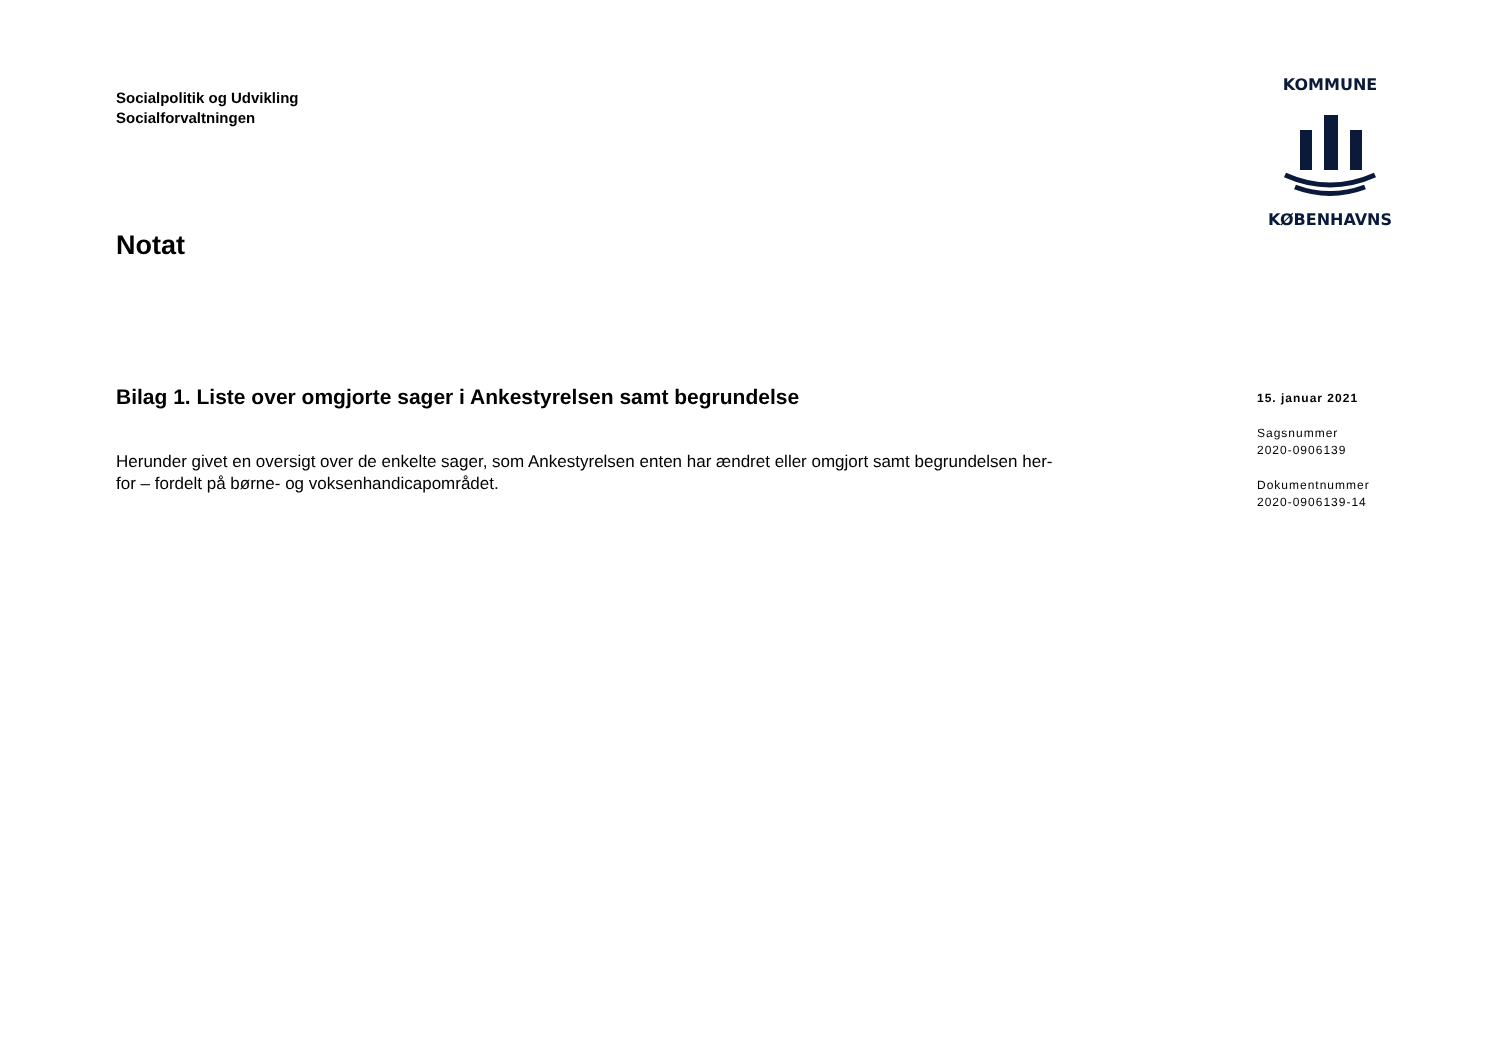Socialpolitik og Udvikling
Socialforvaltningen
KOMMUNE
KØBENHAVNS
Notat
Bilag 1. Liste over omgjorte sager i Ankestyrelsen samt begrundelse
Herunder givet en oversigt over de enkelte sager, som Ankestyrelsen enten har ændret eller omgjort samt begrundelsen her-
for – fordelt på børne- og voksenhandicapområdet.
15. januar 2021
Sagsnummer
2020-0906139
Dokumentnummer
2020-0906139-14